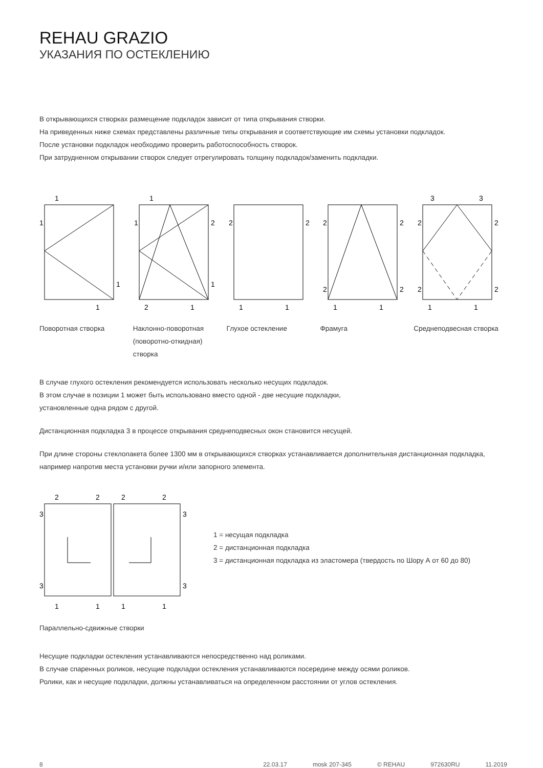REHAU GRAZIO
УКАЗАНИЯ ПО ОСТЕКЛЕНИЮ
В открывающихся створках размещение подкладок зависит от типа открывания створки.
На приведенных ниже схемах представлены различные типы открывания и соответствующие им схемы установки подкладок.
После установки подкладок необходимо проверить работоспособность створок.
При затрудненном открывании створок следует отрегулировать толщину подкладок/заменить подкладки.
1
1
1
1
1
1
2
1
2
1
2
2
1
1
2
2
2
2
1
1
3
3
2
2
2
2
1
1
Поворотная створка Наклонно-поворотная (поворотно-откидная) створка
Глухое остекление Фрамуга Среднеподвесная створка
В случае глухого остекления рекомендуется использовать несколько несущих подкладок.
В этом случае в позиции 1 может быть использовано вместо одной - две несущие подкладки,
установленные одна рядом с другой.
Дистанционная подкладка 3 в процессе открывания среднеподвесных окон становится несущей.
При длине стороны стеклопакета более 1300 мм в открывающихся створках устанавливается дополнительная дистанционная подкладка, например напротив места установки ручки и/или запорного элемента.
2
2
2
2
3
3
3
3
1
1
1
1
1 = несущая подкладка
2 = дистанционная подкладка
3 = дистанционная подкладка из эластомера (твердость по Шору А от 60 до 80)
Параллельно-сдвижные створки
Несущие подкладки остекления устанавливаются непосредственно над роликами.
В случае спаренных роликов, несущие подкладки остекления устанавливаются посередине между осями роликов.
Ролики, как и несущие подкладки, должны устанавливаться на определенном расстоянии от углов остекления.
8 22.03.17 mosk 207-345 © REHAU 972630RU 11.2019